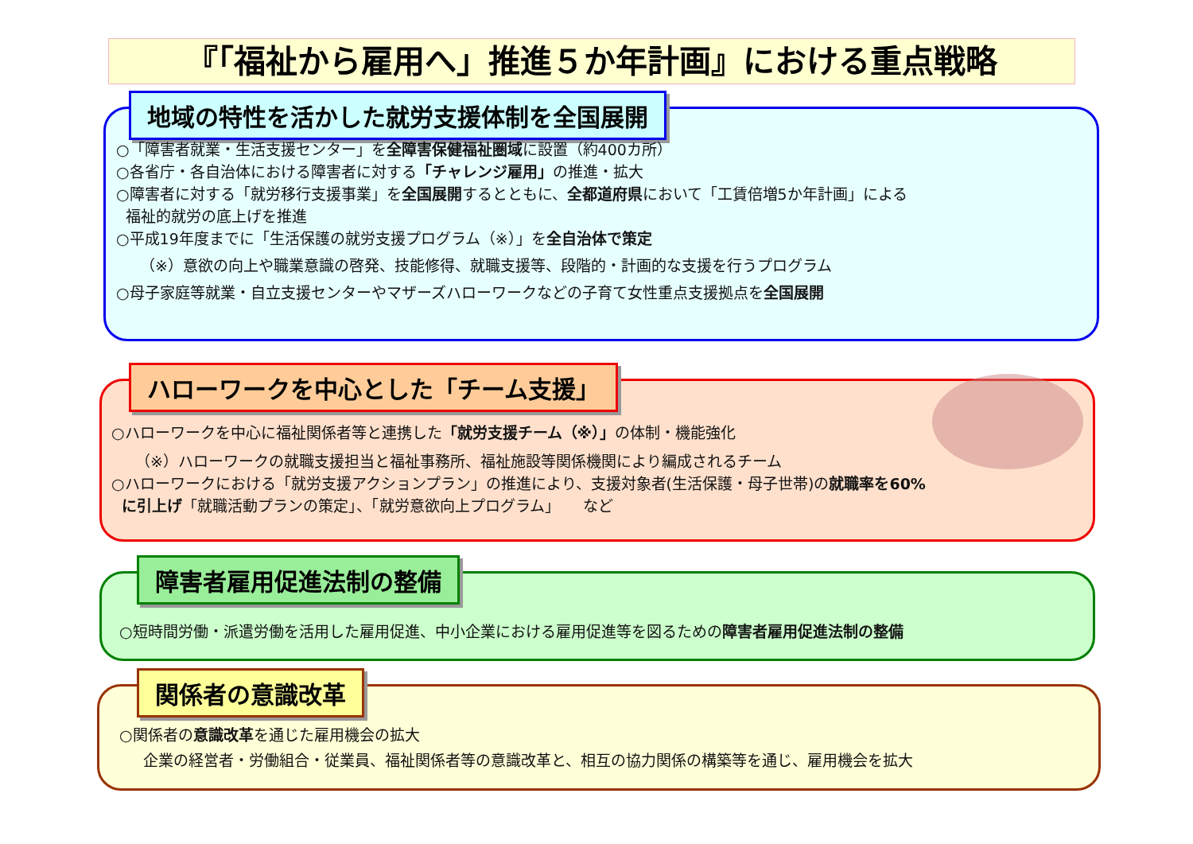『「福祉から雇用へ」推進５か年計画』における重点戦略
地域の特性を活かした就労支援体制を全国展開
○「障害者就業・生活支援センター」を全障害保健福祉圏域に設置（約400カ所）
○各省庁・各自治体における障害者に対する「チャレンジ雇用」の推進・拡大
○障害者に対する「就労移行支援事業」を全国展開するとともに、全都道府県において「工賃倍増5か年計画」による
福祉的就労の底上げを推進
○平成19年度までに「生活保護の就労支援プログラム（※）」を全自治体で策定
（※）意欲の向上や職業意識の啓発、技能修得、就職支援等、段階的・計画的な支援を行うプログラム
○母子家庭等就業・自立支援センターやマザーズハローワークなどの子育て女性重点支援拠点を全国展開
ハローワークを中心とした「チーム支援」
○ハローワークを中心に福祉関係者等と連携した「就労支援チーム（※）」の体制・機能強化
（※）ハローワークの就職支援担当と福祉事務所、福祉施設等関係機関により編成されるチーム
○ハローワークにおける「就労支援アクションプラン」の推進により、支援対象者(生活保護・母子世帯)の就職率を60%
に引上げ「就職活動プランの策定」、「就労意欲向上プログラム」　　など
障害者雇用促進法制の整備
○短時間労働・派遣労働を活用した雇用促進、中小企業における雇用促進等を図るための障害者雇用促進法制の整備
関係者の意識改革
○関係者の意識改革を通じた雇用機会の拡大
企業の経営者・労働組合・従業員、福祉関係者等の意識改革と、相互の協力関係の構築等を通じ、雇用機会を拡大